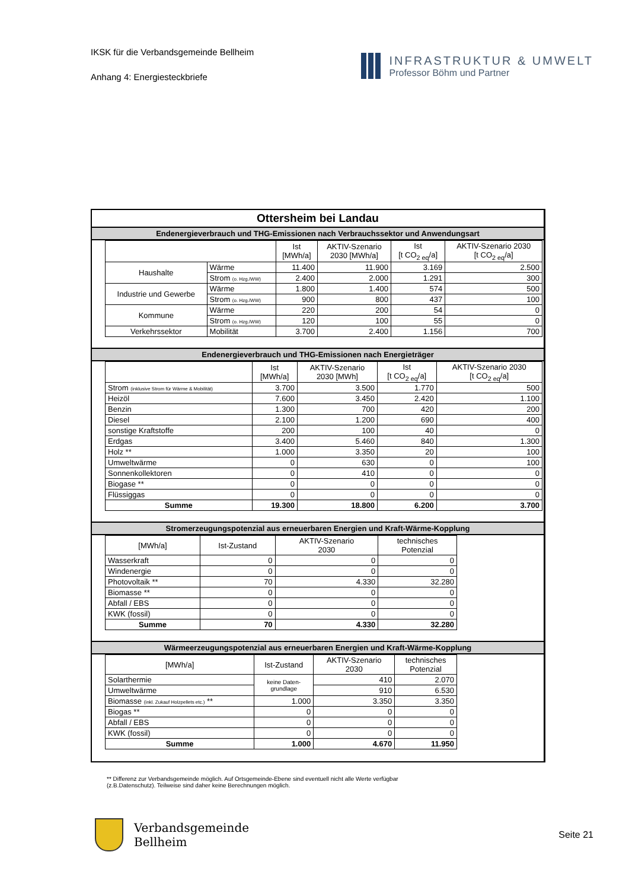IKSK für die Verbandsgemeinde Bellheim
Anhang 4: Energiesteckbriefe
INFRASTRUKTUR & UMWELT
Professor Böhm und Partner
Ottersheim bei Landau
Endenergieverbrauch und THG-Emissionen nach Verbrauchssektor und Anwendungsart
| | | Ist [MWh/a] | AKTIV-Szenario 2030 [MWh/a] | Ist [t CO<sub>2 eq</sub>/a] | AKTIV-Szenario 2030 [t CO<sub>2 eq</sub>/a] |
| --- | --- | --- | --- | --- | --- |
| Haushalte | Wärme | 11.400 | 11.900 | 3.169 | 2.500 |
| | Strom (o. Hzg./WW) | 2.400 | 2.000 | 1.291 | 300 |
| Industrie und Gewerbe | Wärme | 1.800 | 1.400 | 574 | 500 |
| | Strom (o. Hzg./WW) | 900 | 800 | 437 | 100 |
| Kommune | Wärme | 220 | 200 | 54 | 0 |
| | Strom (o. Hzg./WW) | 120 | 100 | 55 | 0 |
| Verkehrssektor | Mobilität | 3.700 | 2.400 | 1.156 | 700 |
Endenergieverbrauch und THG-Emissionen nach Energieträger
| | Ist [MWh/a] | AKTIV-Szenario 2030 [MWh] | Ist [t CO<sub>2 eq</sub>/a] | AKTIV-Szenario 2030 [t CO<sub>2 eq</sub>/a] |
| --- | --- | --- | --- | --- |
| Strom (inklusive Strom für Wärme & Mobilität) | 3.700 | 3.500 | 1.770 | 500 |
| Heizöl | 7.600 | 3.450 | 2.420 | 1.100 |
| Benzin | 1.300 | 700 | 420 | 200 |
| Diesel | 2.100 | 1.200 | 690 | 400 |
| sonstige Kraftstoffe | 200 | 100 | 40 | 0 |
| Erdgas | 3.400 | 5.460 | 840 | 1.300 |
| Holz ** | 1.000 | 3.350 | 20 | 100 |
| Umweltwärme | 0 | 630 | 0 | 100 |
| Sonnenkollektoren | 0 | 410 | 0 | 0 |
| Biogase ** | 0 | 0 | 0 | 0 |
| Flüssiggas | 0 | 0 | 0 | 0 |
| Summe | 19.300 | 18.800 | 6.200 | 3.700 |
Stromerzeugungspotenzial aus erneuerbaren Energien und Kraft-Wärme-Kopplung
| [MWh/a] | Ist-Zustand | AKTIV-Szenario 2030 | technisches Potenzial |
| --- | --- | --- | --- |
| Wasserkraft | 0 | 0 | 0 |
| Windenergie | 0 | 0 | 0 |
| Photovoltaik ** | 70 | 4.330 | 32.280 |
| Biomasse ** | 0 | 0 | 0 |
| Abfall / EBS | 0 | 0 | 0 |
| KWK (fossil) | 0 | 0 | 0 |
| Summe | 70 | 4.330 | 32.280 |
Wärmeerzeugungspotenzial aus erneuerbaren Energien und Kraft-Wärme-Kopplung
| [MWh/a] | Ist-Zustand | AKTIV-Szenario 2030 | technisches Potenzial |
| --- | --- | --- | --- |
| Solarthermie | keine Daten- grundlage | 410 | 2.070 |
| Umweltwärme | | 910 | 6.530 |
| Biomasse (inkl. Zukauf Holzpellets etc.) ** | 1.000 | 3.350 | 3.350 |
| Biogas ** | 0 | 0 | 0 |
| Abfall / EBS | 0 | 0 | 0 |
| KWK (fossil) | 0 | 0 | 0 |
| Summe | 1.000 | 4.670 | 11.950 |
** Differenz zur Verbandsgemeinde möglich. Auf Ortsgemeinde-Ebene sind eventuell nicht alle Werte verfügbar (z.B.Datenschutz). Teilweise sind daher keine Berechnungen möglich.
Verbandsgemeinde
Bellheim
Seite 21